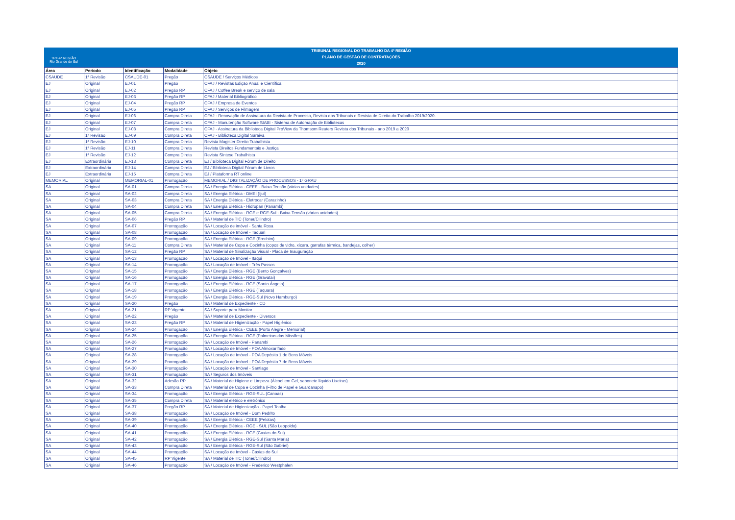TRT-4ª REGIÃO
Rio Grande do Sul
TRIBUNAL REGIONAL DO TRABALHO DA 4ª REGIÃO
PLANO DE GESTÃO DE CONTRATAÇÕES
2020
| Área | Período | Identificação | Modalidade | Objeto |
| --- | --- | --- | --- | --- |
| CSAUDE | 1ª Revisão | CSAUDE-01 | Pregão | CSAUDE / Serviços Médicos |
| EJ | Original | EJ-01 | Pregão | CFAJ / Revistas Edição Anual e Científica |
| EJ | Original | EJ-02 | Pregão RP | CFAJ / Coffee Break e serviço de sala |
| EJ | Original | EJ-03 | Pregão RP | CFAJ / Material Bibliográfico |
| EJ | Original | EJ-04 | Pregão RP | CFAJ / Empresa de Eventos |
| EJ | Original | EJ-05 | Pregão RP | CFAJ / Serviços de Filmagem |
| EJ | Original | EJ-06 | Compra Direta | CFAJ - Renovação de Assinatura da Revista de Processo, Revista dos Tribunais e Revista de Direito do Trabalho 2019/2020. |
| EJ | Original | EJ-07 | Compra Direta | CFAJ - Manutenção Software SIABI - Sistema de Automação de Bibliotecas |
| EJ | Original | EJ-08 | Compra Direta | CFAJ - Assinatura da Biblioteca Digital ProView da Thomsom Reuters Revista dos Tribunais - ano 2019 a 2020 |
| EJ | 1ª Revisão | EJ-09 | Compra Direta | CFAJ - Biblioteca Digital Saraiva |
| EJ | 1ª Revisão | EJ-10 | Compra Direta | Revista Magister Direito Trabalhista |
| EJ | 1ª Revisão | EJ-11 | Compra Direta | Revista Direitos Fundamentais e Justiça |
| EJ | 1ª Revisão | EJ-12 | Compra Direta | Revista Síntese Trabalhista |
| EJ | Extraordinária | EJ-13 | Compra Direta | EJ / Biblioteca Digital Fórum de Direito |
| EJ | Extraordinária | EJ-14 | Compra Direta | EJ / Biblioteca Digital Fórum de Livros |
| EJ | Extraordinária | EJ-15 | Compra Direta | EJ / Plataforma RT online |
| MEMORIAL | Original | MEMORIAL-01 | Prorrogação | MEMORIAL / DIGITALIZAÇÃO DE PROCESSOS - 1º GRAU |
| SA | Original | SA-01 | Compra Direta | SA / Energia Elétrica - CEEE - Baixa Tensão (várias unidades) |
| SA | Original | SA-02 | Compra Direta | SA / Energia Elétrica - DMEI (Ijuí) |
| SA | Original | SA-03 | Compra Direta | SA / Energia Elétrica - Eletrocar (Carazinho) |
| SA | Original | SA-04 | Compra Direta | SA / Energia Elétrica - Hidropan (Panambi) |
| SA | Original | SA-05 | Compra Direta | SA / Energia Elétrica - RGE e RGE-Sul - Baixa Tensão (várias unidades) |
| SA | Original | SA-06 | Pregão RP | SA / Material de TIC (Toner/Cilindro) |
| SA | Original | SA-07 | Prorrogação | SA / Locação de imóvel - Santa Rosa |
| SA | Original | SA-08 | Prorrogação | SA / Locação de Imóvel - Taquari |
| SA | Original | SA-09 | Prorrogação | SA / Energia Elétrica - RGE (Erechim) |
| SA | Original | SA-11 | Compra Direta | SA / Material de Copa e Cozinha (copos de vidro, xícara, garrafas térmica, bandejas, colher) |
| SA | Original | SA-12 | Pregão RP | SA / Material de Sinalização Visual - Placa de Inauguração |
| SA | Original | SA-13 | Prorrogação | SA / Locação de Imóvel - Itaqui |
| SA | Original | SA-14 | Prorrogação | SA / Locação de Imóvel - Três Passos |
| SA | Original | SA-15 | Prorrogação | SA / Energia Elétrica - RGE (Bento Gonçalves) |
| SA | Original | SA-16 | Prorrogação | SA / Energia Elétrica - RGE (Gravataí) |
| SA | Original | SA-17 | Prorrogação | SA / Energia Elétrica - RGE (Santo Ângelo) |
| SA | Original | SA-18 | Prorrogação | SA / Energia Elétrica - RGE (Taquara) |
| SA | Original | SA-19 | Prorrogação | SA / Energia Elétrica - RGE-Sul (Novo Hamburgo) |
| SA | Original | SA-20 | Pregão | SA / Material de Expediente - CD |
| SA | Original | SA-21 | RP Vigente | SA / Suporte para Monitor |
| SA | Original | SA-22 | Pregão | SA / Material de Expediente - Diversos |
| SA | Original | SA-23 | Pregão RP | SA / Material de Higienização - Papel Higiênico |
| SA | Original | SA-24 | Prorrogação | SA / Energia Elétrica - CEEE (Porto Alegre - Memorial) |
| SA | Original | SA-25 | Prorrogação | SA / Energia Elétrica - RGE (Palmeiras das Missões) |
| SA | Original | SA-26 | Prorrogação | SA / Locação de Imóvel - Panambi |
| SA | Original | SA-27 | Prorrogação | SA / Locação de Imóvel - POA Almoxarifado |
| SA | Original | SA-28 | Prorrogação | SA / Locação de Imóvel - POA Depósito 1 de Bens Móveis |
| SA | Original | SA-29 | Prorrogação | SA / Locação de Imóvel - POA Depósito 7 de Bens Móveis |
| SA | Original | SA-30 | Prorrogação | SA / Locação de Imóvel - Santiago |
| SA | Original | SA-31 | Prorrogação | SA / Seguros dos Imóveis |
| SA | Original | SA-32 | Adesão RP | SA / Material de Higiene e Limpeza (Álcool em Gel, sabonete líquido Lixeiras) |
| SA | Original | SA-33 | Compra Direta | SA / Material de Copa e Cozinha (Filtro de Papel e Guardanapo) |
| SA | Original | SA-34 | Prorrogação | SA / Energia Elétrica - RGE-SUL (Canoas) |
| SA | Original | SA-35 | Compra Direta | SA / Material elétrico e eletrônico |
| SA | Original | SA-37 | Pregão RP | SA / Material de Higienização - Papel Toalha |
| SA | Original | SA-38 | Prorrogação | SA / Locação de Imóvel - Dom Pedrito |
| SA | Original | SA-39 | Prorrogação | SA / Energia Elétrica - CEEE (Pelotas) |
| SA | Original | SA-40 | Prorrogação | SA / Energia Elétrica - RGE - SUL (São Leopoldo) |
| SA | Original | SA-41 | Prorrogação | SA / Energia Elétrica - RGE (Caxias do Sul) |
| SA | Original | SA-42 | Prorrogação | SA / Energia Elétrica - RGE-Sul (Santa Maria) |
| SA | Original | SA-43 | Prorrogação | SA / Energia Elétrica - RGE-Sul (São Gabriel) |
| SA | Original | SA-44 | Prorrogação | SA / Locação de Imóvel - Caxias do Sul |
| SA | Original | SA-45 | RP Vigente | SA / Material de TIC (Toner/Cilindro) |
| SA | Original | SA-46 | Prorrogação | SA / Locação de Imóvel - Frederico Westphalen |